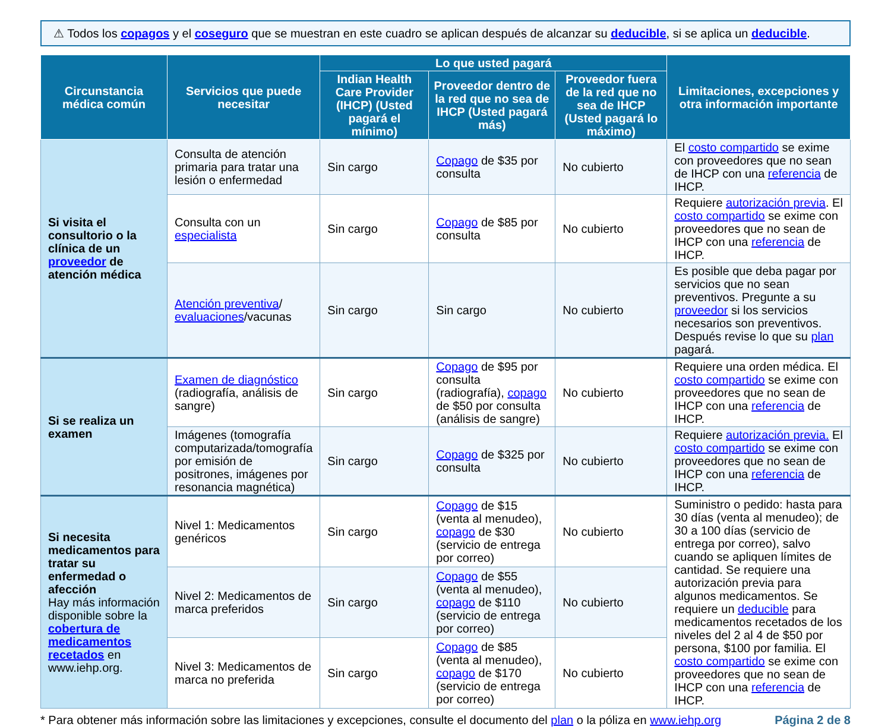⚠ Todos los copagos y el coseguro que se muestran en este cuadro se aplican después de alcanzar su deducible, si se aplica un deducible.
| Circunstancia médica común | Servicios que puede necesitar | Lo que usted pagará | | | Limitaciones, excepciones y otra información importante |
| --- | --- | --- | --- | --- | --- |
| | | Indian Health Care Provider (IHCP) (Usted pagará el mínimo) | Proveedor dentro de la red que no sea de IHCP (Usted pagará más) | Proveedor fuera de la red que no sea de IHCP (Usted pagará lo máximo) | |
| Si visita el consultorio o la clínica de un proveedor de atención médica | Consulta de atención primaria para tratar una lesión o enfermedad | Sin cargo | Copago de $35 por consulta | No cubierto | El costo compartido se exime con proveedores que no sean de IHCP con una referencia de IHCP. |
| | Consulta con un especialista | Sin cargo | Copago de $85 por consulta | No cubierto | Requiere autorización previa . El costo compartido se exime con proveedores que no sean de IHCP con una referencia de IHCP. |
| | Atención preventiva / evaluaciones /vacunas | Sin cargo | Sin cargo | No cubierto | Es posible que deba pagar por servicios que no sean preventivos. Pregunte a su proveedor si los servicios necesarios son preventivos. Después revise lo que su plan pagará. |
| Si se realiza un examen | Examen de diagnóstico (radiografía, análisis de sangre) | Sin cargo | Copago de $95 por consulta (radiografía), copago de $50 por consulta (análisis de sangre) | No cubierto | Requiere una orden médica. El costo compartido se exime con proveedores que no sean de IHCP con una referencia de IHCP. |
| | Imágenes (tomografía computarizada/tomografía por emisión de positrones, imágenes por resonancia magnética) | Sin cargo | Copago de $325 por consulta | No cubierto | Requiere autorización previa. El costo compartido se exime con proveedores que no sean de IHCP con una referencia de IHCP. |
| Si necesita medicamentos para tratar su enfermedad o afección Hay más información disponible sobre la cobertura de medicamentos recetados en www.iehp.org. | Nivel 1: Medicamentos genéricos | Sin cargo | Copago de $15 (venta al menudeo), copago de $30 (servicio de entrega por correo) | No cubierto | Suministro o pedido: hasta para 30 días (venta al menudeo); de 30 a 100 días (servicio de entrega por correo), salvo cuando se apliquen límites de cantidad. Se requiere una autorización previa para algunos medicamentos. Se requiere un deducible para medicamentos recetados de los niveles del 2 al 4 de $50 por persona, $100 por familia. El costo compartido se exime con proveedores que no sean de IHCP con una referencia de IHCP. |
| | Nivel 2: Medicamentos de marca preferidos | Sin cargo | Copago de $55 (venta al menudeo), copago de $110 (servicio de entrega por correo) | No cubierto | |
| | Nivel 3: Medicamentos de marca no preferida | Sin cargo | Copago de $85 (venta al menudeo), copago de $170 (servicio de entrega por correo) | No cubierto | |
* Para obtener más información sobre las limitaciones y excepciones, consulte el documento del plan o la póliza en www.iehp.org Página 2 de 8